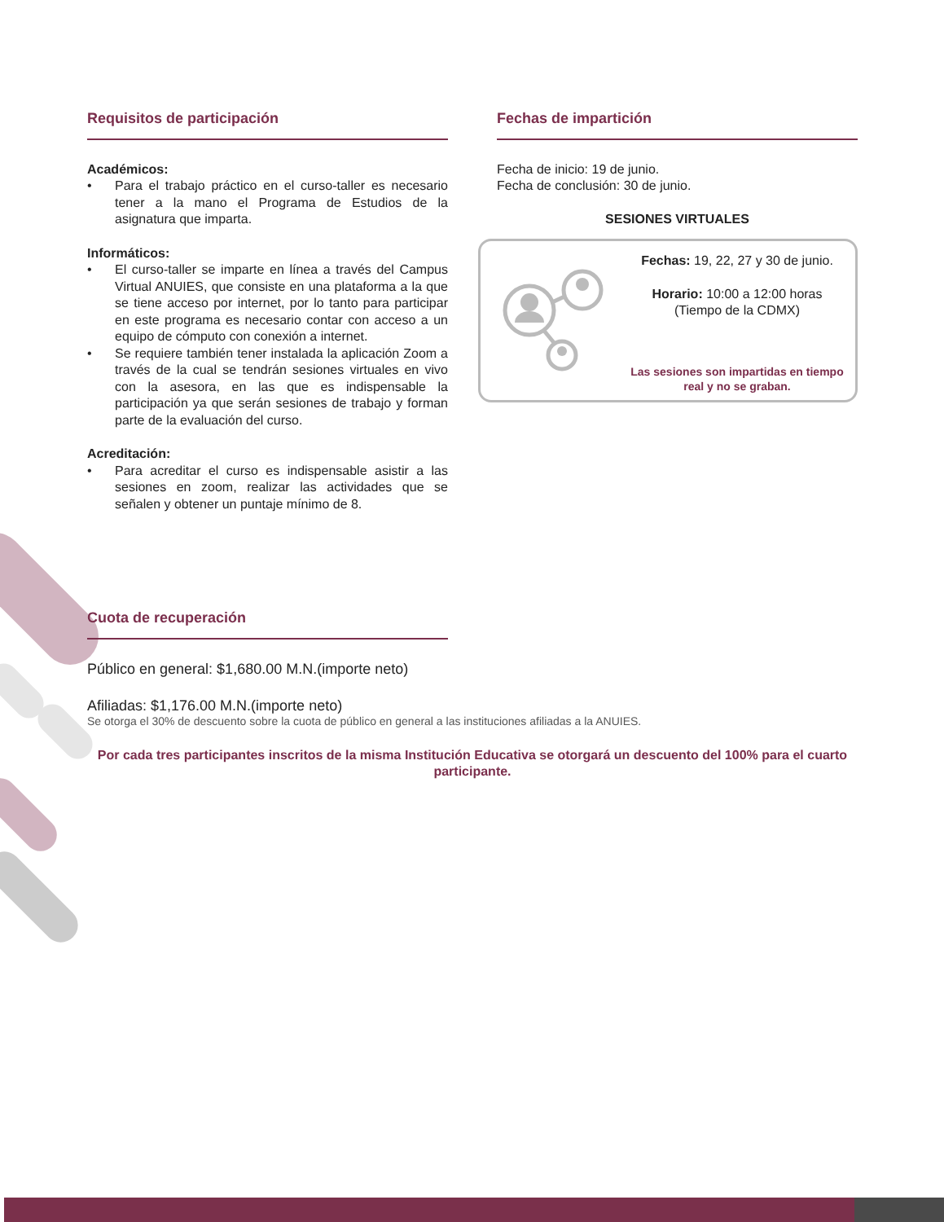Requisitos de participación
Académicos:
• Para el trabajo práctico en el curso-taller es necesario tener a la mano el Programa de Estudios de la asignatura que imparta.
Informáticos:
• El curso-taller se imparte en línea a través del Campus Virtual ANUIES, que consiste en una plataforma a la que se tiene acceso por internet, por lo tanto para participar en este programa es necesario contar con acceso a un equipo de cómputo con conexión a internet.
• Se requiere también tener instalada la aplicación Zoom a través de la cual se tendrán sesiones virtuales en vivo con la asesora, en las que es indispensable la participación ya que serán sesiones de trabajo y forman parte de la evaluación del curso.
Acreditación:
• Para acreditar el curso es indispensable asistir a las sesiones en zoom, realizar las actividades que se señalen y obtener un puntaje mínimo de 8.
Fechas de impartición
Fecha de inicio: 19 de junio.
Fecha de conclusión: 30 de junio.
SESIONES VIRTUALES
Fechas: 19, 22, 27 y 30 de junio.
Horario: 10:00 a 12:00 horas
(Tiempo de la CDMX)
Las sesiones son impartidas en tiempo real y no se graban.
Cuota de recuperación
Público en general: $1,680.00 M.N.(importe neto)
Afiliadas: $1,176.00 M.N.(importe neto)
Se otorga el 30% de descuento sobre la cuota de público en general a las instituciones afiliadas a la ANUIES.
Por cada tres participantes inscritos de la misma Institución Educativa se otorgará un descuento del 100% para el cuarto participante.